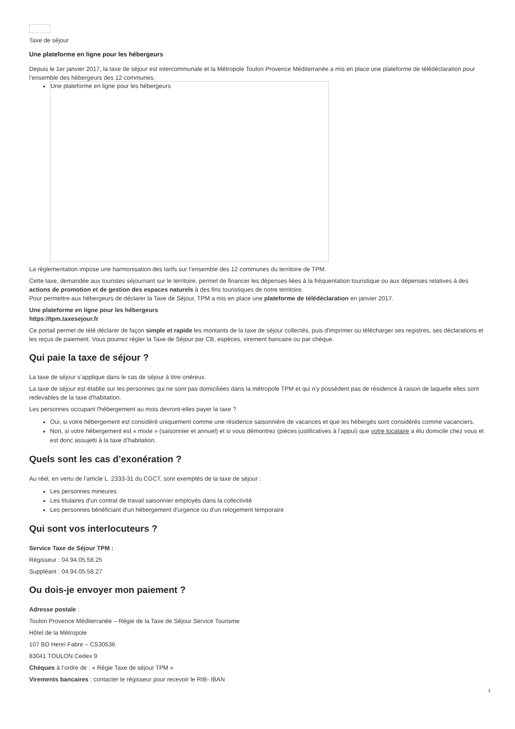Taxe de séjour
Une plateforme en ligne pour les hébergeurs
Depuis le 1er janvier 2017, la taxe de séjour est intercommunale et la Métropole Toulon Provence Méditerranée a mis en place une plateforme de télédéclaration pour l’ensemble des hébergeurs des 12 communes.
Une plateforme en ligne pour les hébergeurs
La réglementation impose une harmonisation des tarifs sur l’ensemble des 12 communes du territoire de TPM.
Cette taxe, demandée aux touristes séjournant sur le territoire, permet de financer les dépenses liées à la fréquentation touristique ou aux dépenses relatives à des actions de promotion et de gestion des espaces naturels à des fins touristiques de notre territoire.
Pour permettre aux hébergeurs de déclarer la Taxe de Séjour, TPM a mis en place une plateforme de télédéclaration en janvier 2017.
Une plateforme en ligne pour les hébergeurs
https://tpm.taxesejour.fr
Ce portail permet de télé déclarer de façon simple et rapide les montants de la taxe de séjour collectés, puis d'imprimer ou télécharger ses registres, ses déclarations et les reçus de paiement. Vous pourrez régler la Taxe de Séjour par CB, espèces, virement bancaire ou par chèque.
Qui paie la taxe de séjour ?
La taxe de séjour s’applique dans le cas de séjour à titre onéreux.
La taxe de séjour est établie sur les personnes qui ne sont pas domiciliées dans la métropole TPM et qui n'y possèdent pas de résidence à raison de laquelle elles sont redevables de la taxe d'habitation.
Les personnes occupant l'hébergement au mois devront-elles payer la taxe ?
Oui, si votre hébergement est considéré uniquement comme une résidence saisonnière de vacances et que les hébergés sont considérés comme vacanciers.
Non, si votre hébergement est « mixte » (saisonnier et annuel) et si vous démontrez (pièces justificatives à l’appui) que votre locataire a élu domicile chez vous et est donc assujetti à la taxe d’habitation.
Quels sont les cas d’exonération ?
Au réel, en vertu de l’article L. 2333-31 du CGCT, sont exemptés de la taxe de séjour :
Les personnes mineures
Les titulaires d’un contrat de travail saisonnier employés dans la collectivité
Les personnes bénéficiant d'un hébergement d'urgence ou d'un relogement temporaire
Qui sont vos interlocuteurs ?
Service Taxe de Séjour TPM :
Régisseur : 04.94.05.58.25
Suppléant : 04.94.05.58.27
Ou dois-je envoyer mon paiement ?
Adresse postale :
Toulon Provence Méditerranée – Régie de la Taxe de Séjour Service Tourisme
Hôtel de la Métropole
107 BD Henri Fabre – CS30536
83041 TOULON Cedex 9
Chèques à l’ordre de : « Régie Taxe de séjour TPM »
Virements bancaires : contacter le régisseur pour recevoir le RIB- IBAN
1